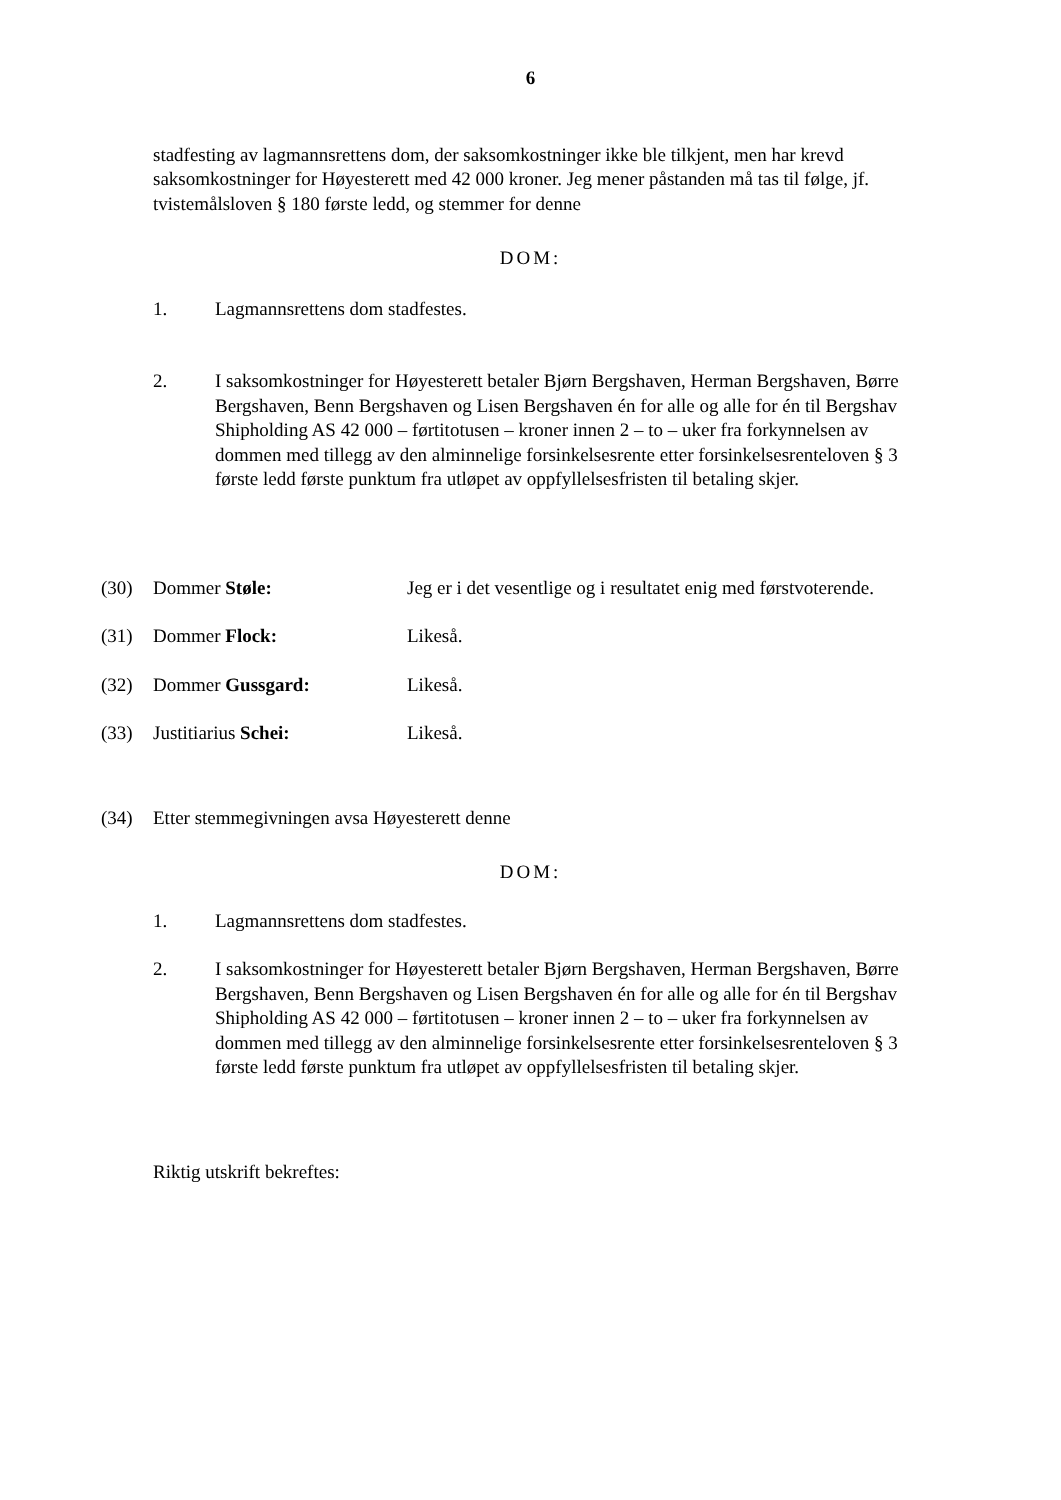6
stadfesting av lagmannsrettens dom, der saksomkostninger ikke ble tilkjent, men har krevd saksomkostninger for Høyesterett med 42 000 kroner. Jeg mener påstanden må tas til følge, jf. tvistemålsloven § 180 første ledd, og stemmer for denne
DOM:
1. Lagmannsrettens dom stadfestes.
2. I saksomkostninger for Høyesterett betaler Bjørn Bergshaven, Herman Bergshaven, Børre Bergshaven, Benn Bergshaven og Lisen Bergshaven én for alle og alle for én til Bergshav Shipholding AS 42 000 – førtitotusen – kroner innen 2 – to – uker fra forkynnelsen av dommen med tillegg av den alminnelige forsinkelsesrente etter forsinkelsesrenteloven § 3 første ledd første punktum fra utløpet av oppfyllelsesfristen til betaling skjer.
(30) Dommer Støle: Jeg er i det vesentlige og i resultatet enig med førstvoterende.
(31) Dommer Flock: Likeså.
(32) Dommer Gussgard: Likeså.
(33) Justitiarius Schei: Likeså.
(34) Etter stemmegivningen avsa Høyesterett denne
DOM:
1. Lagmannsrettens dom stadfestes.
2. I saksomkostninger for Høyesterett betaler Bjørn Bergshaven, Herman Bergshaven, Børre Bergshaven, Benn Bergshaven og Lisen Bergshaven én for alle og alle for én til Bergshav Shipholding AS 42 000 – førtitotusen – kroner innen 2 – to – uker fra forkynnelsen av dommen med tillegg av den alminnelige forsinkelsesrente etter forsinkelsesrenteloven § 3 første ledd første punktum fra utløpet av oppfyllelsesfristen til betaling skjer.
Riktig utskrift bekreftes: